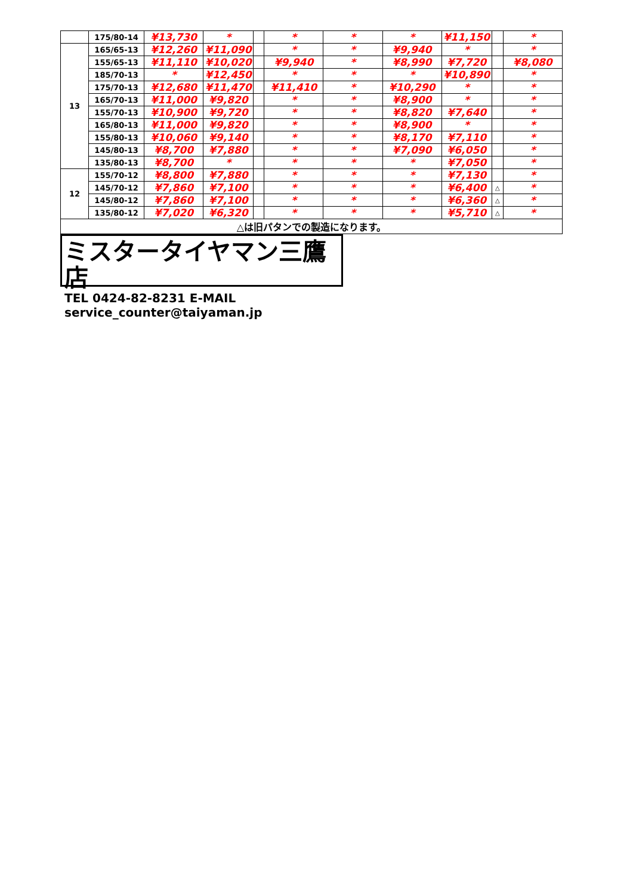| | 175/80-14 | ¥13,730 | * | | * | * | * | ¥11,150 | | * |
| 13 | 165/65-13 | ¥12,260 | ¥11,090 | | * | * | ¥9,940 | * | | * |
| | 155/65-13 | ¥11,110 | ¥10,020 | | ¥9,940 | * | ¥8,990 | ¥7,720 | | ¥8,080 |
| | 185/70-13 | * | ¥12,450 | | * | * | * | ¥10,890 | | * |
| | 175/70-13 | ¥12,680 | ¥11,470 | | ¥11,410 | * | ¥10,290 | * | | * |
| | 165/70-13 | ¥11,000 | ¥9,820 | | * | * | ¥8,900 | * | | * |
| | 155/70-13 | ¥10,900 | ¥9,720 | | * | * | ¥8,820 | ¥7,640 | | * |
| | 165/80-13 | ¥11,000 | ¥9,820 | | * | * | ¥8,900 | * | | * |
| | 155/80-13 | ¥10,060 | ¥9,140 | | * | * | ¥8,170 | ¥7,110 | | * |
| | 145/80-13 | ¥8,700 | ¥7,880 | | * | * | ¥7,090 | ¥6,050 | | * |
| | 135/80-13 | ¥8,700 | * | | * | * | * | ¥7,050 | | * |
| 12 | 155/70-12 | ¥8,800 | ¥7,880 | | * | * | * | ¥7,130 | | * |
| | 145/70-12 | ¥7,860 | ¥7,100 | | * | * | * | ¥6,400 | △ | * |
| | 145/80-12 | ¥7,860 | ¥7,100 | | * | * | * | ¥6,360 | △ | * |
| | 135/80-12 | ¥7,020 | ¥6,320 | | * | * | * | ¥5,710 | △ | * |
| △は旧パタンでの製造になります。 | | | | | | | | | | |
ミスタータイヤマン三鷹店
TEL 0424-82-8231 E-MAIL service_counter@taiyaman.jp